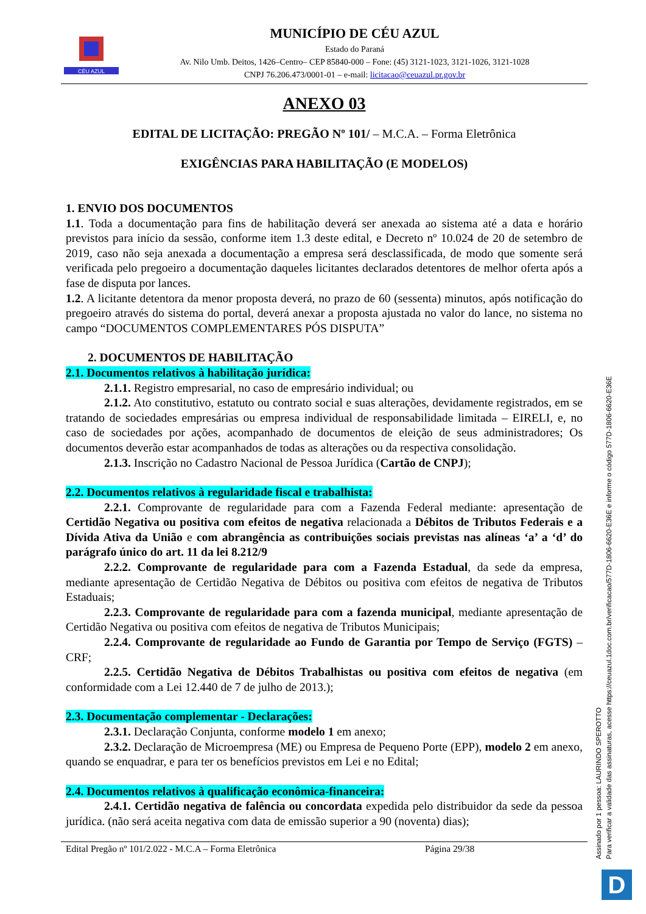CÉU AZUL
MUNICÍPIO DE CÉU AZUL
Estado do Paraná
Av. Nilo Umb. Deitos, 1426–Centro– CEP 85840-000 – Fone: (45) 3121-1023, 3121-1026, 3121-1028
CNPJ 76.206.473/0001-01 – e-mail: licitacao@ceuazul.pr.gov.br
ANEXO 03
EDITAL DE LICITAÇÃO: PREGÃO Nº 101/ – M.C.A. – Forma Eletrônica
EXIGÊNCIAS PARA HABILITAÇÃO (E MODELOS)
1. ENVIO DOS DOCUMENTOS
1.1. Toda a documentação para fins de habilitação deverá ser anexada ao sistema até a data e horário previstos para início da sessão, conforme item 1.3 deste edital, e Decreto nº 10.024 de 20 de setembro de 2019, caso não seja anexada a documentação a empresa será desclassificada, de modo que somente será verificada pelo pregoeiro a documentação daqueles licitantes declarados detentores de melhor oferta após a fase de disputa por lances.
1.2. A licitante detentora da menor proposta deverá, no prazo de 60 (sessenta) minutos, após notificação do pregoeiro através do sistema do portal, deverá anexar a proposta ajustada no valor do lance, no sistema no campo “DOCUMENTOS COMPLEMENTARES PÓS DISPUTA”
2. DOCUMENTOS DE HABILITAÇÃO
2.1. Documentos relativos à habilitação jurídica:
2.1.1. Registro empresarial, no caso de empresário individual; ou
2.1.2. Ato constitutivo, estatuto ou contrato social e suas alterações, devidamente registrados, em se tratando de sociedades empresárias ou empresa individual de responsabilidade limitada – EIRELI, e, no caso de sociedades por ações, acompanhado de documentos de eleição de seus administradores; Os documentos deverão estar acompanhados de todas as alterações ou da respectiva consolidação.
2.1.3. Inscrição no Cadastro Nacional de Pessoa Jurídica (Cartão de CNPJ);
2.2. Documentos relativos à regularidade fiscal e trabalhista:
2.2.1. Comprovante de regularidade para com a Fazenda Federal mediante: apresentação de Certidão Negativa ou positiva com efeitos de negativa relacionada a Débitos de Tributos Federais e a Dívida Ativa da União e com abrangência as contribuições sociais previstas nas alíneas ‘a’ a ‘d’ do parágrafo único do art. 11 da lei 8.212/9
2.2.2. Comprovante de regularidade para com a Fazenda Estadual, da sede da empresa, mediante apresentação de Certidão Negativa de Débitos ou positiva com efeitos de negativa de Tributos Estaduais;
2.2.3. Comprovante de regularidade para com a fazenda municipal, mediante apresentação de Certidão Negativa ou positiva com efeitos de negativa de Tributos Municipais;
2.2.4. Comprovante de regularidade ao Fundo de Garantia por Tempo de Serviço (FGTS) – CRF;
2.2.5. Certidão Negativa de Débitos Trabalhistas ou positiva com efeitos de negativa (em conformidade com a Lei 12.440 de 7 de julho de 2013.);
2.3. Documentação complementar - Declarações:
2.3.1. Declaração Conjunta, conforme modelo 1 em anexo;
2.3.2. Declaração de Microempresa (ME) ou Empresa de Pequeno Porte (EPP), modelo 2 em anexo, quando se enquadrar, e para ter os benefícios previstos em Lei e no Edital;
2.4. Documentos relativos à qualificação econômica-financeira:
2.4.1. Certidão negativa de falência ou concordata expedida pelo distribuidor da sede da pessoa jurídica. (não será aceita negativa com data de emissão superior a 90 (noventa) dias);
Edital Pregão nº 101/2.022 - M.C.A – Forma Eletrônica Página 29/38
Assinado por 1 pessoa: LAURINDO SPEROTTO
Para verificar a validade das assinaturas, acesse https://ceuazul.1doc.com.br/verificacao/577D-1806-6620-E36E e informe o código 577D-1806-6620-E36E
D